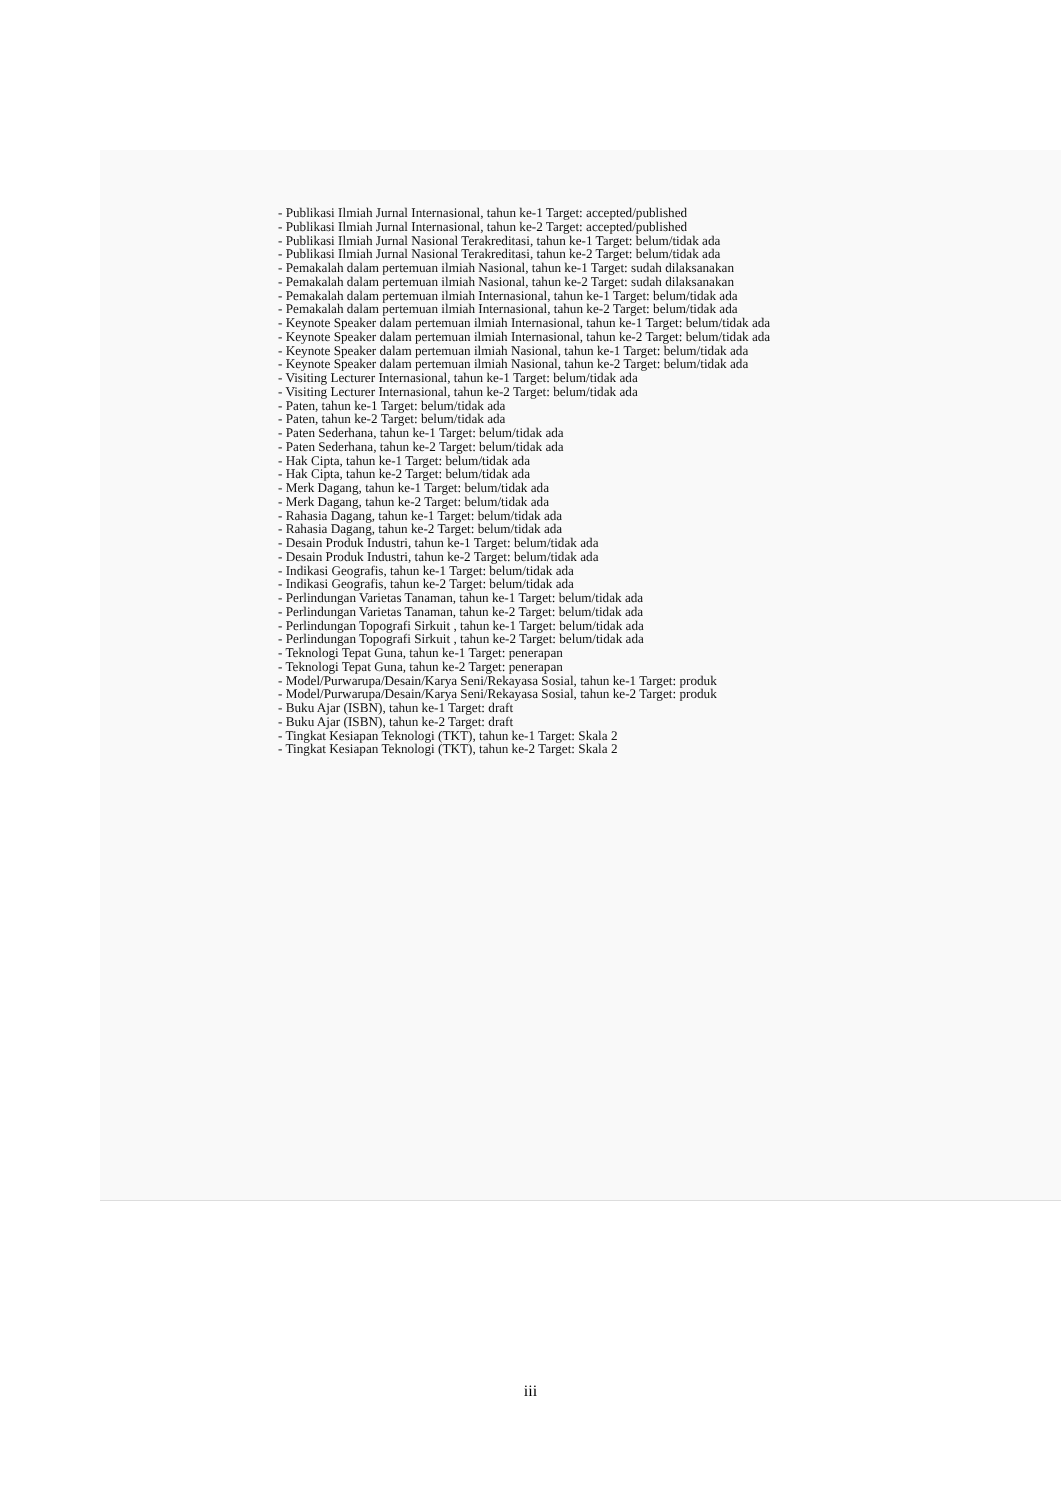- Publikasi Ilmiah Jurnal Internasional, tahun ke-1 Target: accepted/published
- Publikasi Ilmiah Jurnal Internasional, tahun ke-2 Target: accepted/published
- Publikasi Ilmiah Jurnal Nasional Terakreditasi, tahun ke-1 Target: belum/tidak ada
- Publikasi Ilmiah Jurnal Nasional Terakreditasi, tahun ke-2 Target: belum/tidak ada
- Pemakalah dalam pertemuan ilmiah Nasional, tahun ke-1 Target: sudah dilaksanakan
- Pemakalah dalam pertemuan ilmiah Nasional, tahun ke-2 Target: sudah dilaksanakan
- Pemakalah dalam pertemuan ilmiah Internasional, tahun ke-1 Target: belum/tidak ada
- Pemakalah dalam pertemuan ilmiah Internasional, tahun ke-2 Target: belum/tidak ada
- Keynote Speaker dalam pertemuan ilmiah Internasional, tahun ke-1 Target: belum/tidak ada
- Keynote Speaker dalam pertemuan ilmiah Internasional, tahun ke-2 Target: belum/tidak ada
- Keynote Speaker dalam pertemuan ilmiah Nasional, tahun ke-1 Target: belum/tidak ada
- Keynote Speaker dalam pertemuan ilmiah Nasional, tahun ke-2 Target: belum/tidak ada
- Visiting Lecturer Internasional, tahun ke-1 Target: belum/tidak ada
- Visiting Lecturer Internasional, tahun ke-2 Target: belum/tidak ada
- Paten, tahun ke-1 Target: belum/tidak ada
- Paten, tahun ke-2 Target: belum/tidak ada
- Paten Sederhana, tahun ke-1 Target: belum/tidak ada
- Paten Sederhana, tahun ke-2 Target: belum/tidak ada
- Hak Cipta, tahun ke-1 Target: belum/tidak ada
- Hak Cipta, tahun ke-2 Target: belum/tidak ada
- Merk Dagang, tahun ke-1 Target: belum/tidak ada
- Merk Dagang, tahun ke-2 Target: belum/tidak ada
- Rahasia Dagang, tahun ke-1 Target: belum/tidak ada
- Rahasia Dagang, tahun ke-2 Target: belum/tidak ada
- Desain Produk Industri, tahun ke-1 Target: belum/tidak ada
- Desain Produk Industri, tahun ke-2 Target: belum/tidak ada
- Indikasi Geografis, tahun ke-1 Target: belum/tidak ada
- Indikasi Geografis, tahun ke-2 Target: belum/tidak ada
- Perlindungan Varietas Tanaman, tahun ke-1 Target: belum/tidak ada
- Perlindungan Varietas Tanaman, tahun ke-2 Target: belum/tidak ada
- Perlindungan Topografi Sirkuit , tahun ke-1 Target: belum/tidak ada
- Perlindungan Topografi Sirkuit , tahun ke-2 Target: belum/tidak ada
- Teknologi Tepat Guna, tahun ke-1 Target: penerapan
- Teknologi Tepat Guna, tahun ke-2 Target: penerapan
- Model/Purwarupa/Desain/Karya Seni/Rekayasa Sosial, tahun ke-1 Target: produk
- Model/Purwarupa/Desain/Karya Seni/Rekayasa Sosial, tahun ke-2 Target: produk
- Buku Ajar (ISBN), tahun ke-1 Target: draft
- Buku Ajar (ISBN), tahun ke-2 Target: draft
- Tingkat Kesiapan Teknologi (TKT), tahun ke-1 Target: Skala 2
- Tingkat Kesiapan Teknologi (TKT), tahun ke-2 Target: Skala 2
iii